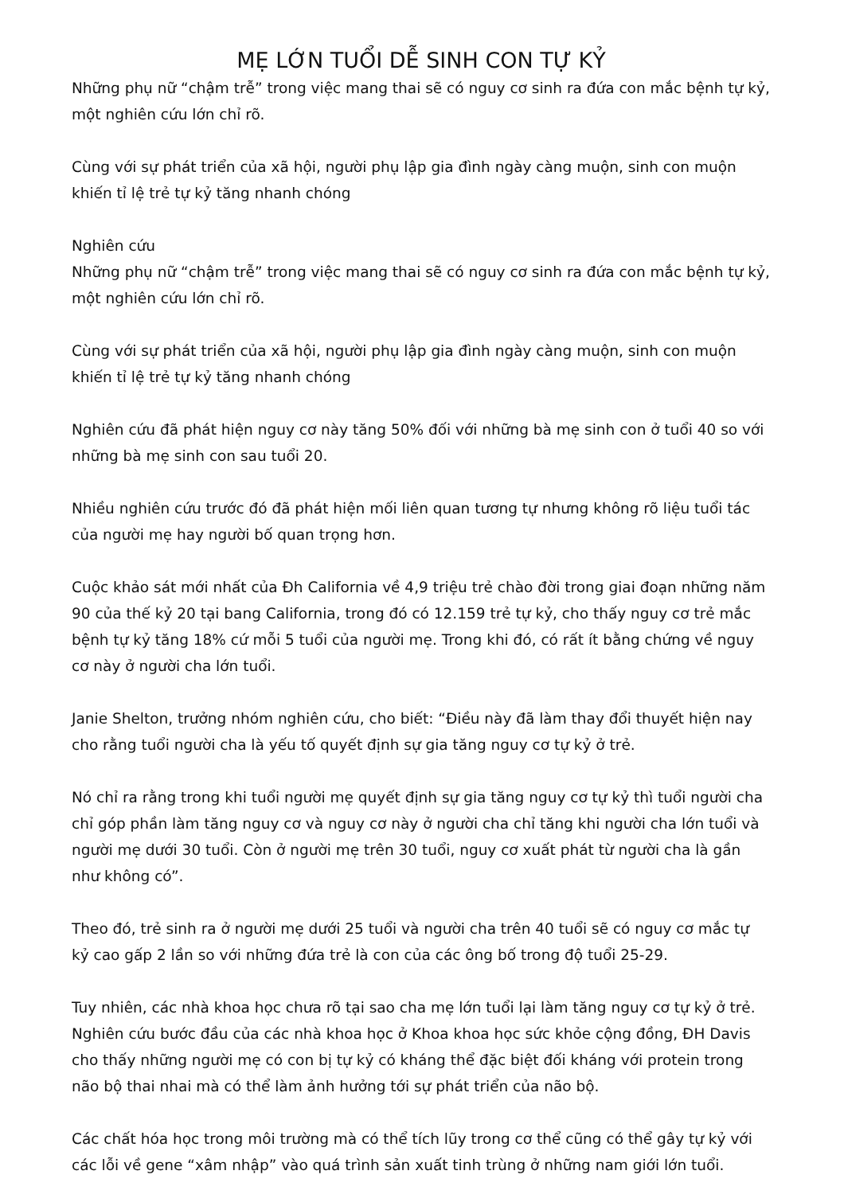MẸ LỚN TUỔI DỄ SINH CON TỰ KỶ
Những phụ nữ “chậm trễ” trong việc mang thai sẽ có nguy cơ sinh ra đứa con mắc bệnh tự kỷ, một nghiên cứu lớn chỉ rõ.
Cùng với sự phát triển của xã hội, người phụ lập gia đình ngày càng muộn, sinh con muộn khiến tỉ lệ trẻ tự kỷ tăng nhanh chóng
Nghiên cứu
Những phụ nữ “chậm trễ” trong việc mang thai sẽ có nguy cơ sinh ra đứa con mắc bệnh tự kỷ, một nghiên cứu lớn chỉ rõ.
Cùng với sự phát triển của xã hội, người phụ lập gia đình ngày càng muộn, sinh con muộn khiến tỉ lệ trẻ tự kỷ tăng nhanh chóng
Nghiên cứu đã phát hiện nguy cơ này tăng 50% đối với những bà mẹ sinh con ở tuổi 40 so với những bà mẹ sinh con sau tuổi 20.
Nhiều nghiên cứu trước đó đã phát hiện mối liên quan tương tự nhưng không rõ liệu tuổi tác của người mẹ hay người bố quan trọng hơn.
Cuộc khảo sát mới nhất của Đh California về 4,9 triệu trẻ chào đời trong giai đoạn những năm 90 của thế kỷ 20 tại bang California, trong đó có 12.159 trẻ tự kỷ, cho thấy nguy cơ trẻ mắc bệnh tự kỷ tăng 18% cứ mỗi 5 tuổi của người mẹ. Trong khi đó, có rất ít bằng chứng về nguy cơ này ở người cha lớn tuổi.
Janie Shelton, trưởng nhóm nghiên cứu, cho biết: “Điều này đã làm thay đổi thuyết hiện nay cho rằng tuổi người cha là yếu tố quyết định sự gia tăng nguy cơ tự kỷ ở trẻ.
Nó chỉ ra rằng trong khi tuổi người mẹ quyết định sự gia tăng nguy cơ tự kỷ thì tuổi người cha chỉ góp phần làm tăng nguy cơ và nguy cơ này ở người cha chỉ tăng khi người cha lớn tuổi và người mẹ dưới 30 tuổi. Còn ở người mẹ trên 30 tuổi, nguy cơ xuất phát từ người cha là gần như không có”.
Theo đó, trẻ sinh ra ở người mẹ dưới 25 tuổi và người cha trên 40 tuổi sẽ có nguy cơ mắc tự kỷ cao gấp 2 lần so với những đứa trẻ là con của các ông bố trong độ tuổi 25-29.
Tuy nhiên, các nhà khoa học chưa rõ tại sao cha mẹ lớn tuổi lại làm tăng nguy cơ tự kỷ ở trẻ. Nghiên cứu bước đầu của các nhà khoa học ở Khoa khoa học sức khỏe cộng đồng, ĐH Davis cho thấy những người mẹ có con bị tự kỷ có kháng thể đặc biệt đối kháng với protein trong não bộ thai nhai mà có thể làm ảnh hưởng tới sự phát triển của não bộ.
Các chất hóa học trong môi trường mà có thể tích lũy trong cơ thể cũng có thể gây tự kỷ với các lỗi về gene “xâm nhập” vào quá trình sản xuất tinh trùng ở những nam giới lớn tuổi.